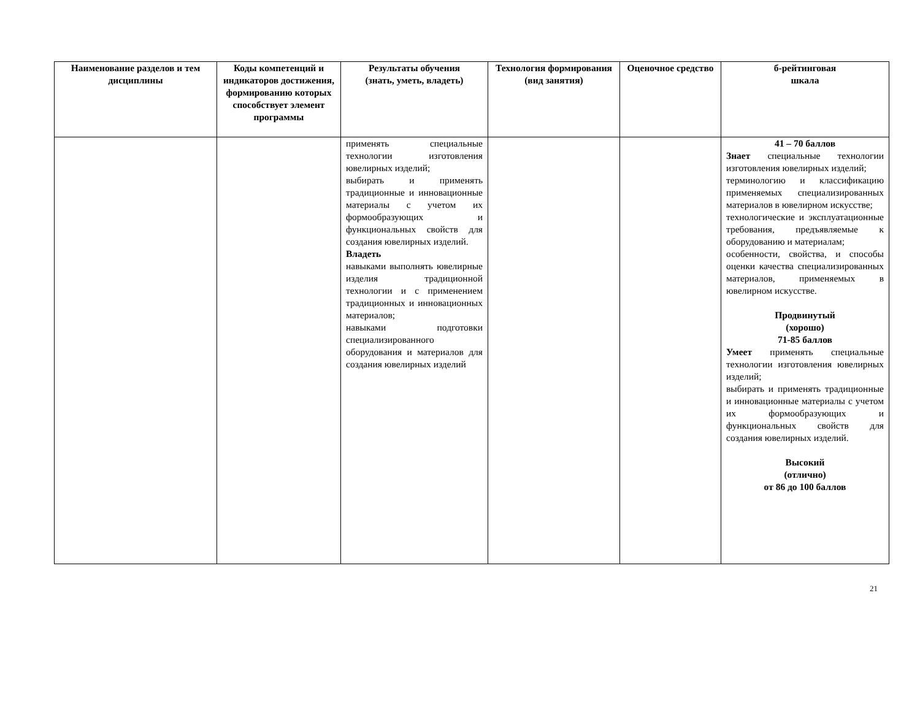| Наименование разделов и тем дисциплины | Коды компетенций и индикаторов достижения, формированию которых способствует элемент программы | Результаты обучения (знать, уметь, владеть) | Технология формирования (вид занятия) | Оценочное средство | б-рейтинговая шкала |
| --- | --- | --- | --- | --- | --- |
| | | применять специальные технологии изготовления ювелирных изделий; выбирать и применять традиционные и инновационные материалы с учетом их формообразующих и функциональных свойств для создания ювелирных изделий. Владеть навыками выполнять ювелирные изделия традиционной технологии и с применением традиционных и инновационных материалов; навыками подготовки специализированного оборудования и материалов для создания ювелирных изделий | | | 41 – 70 баллов Знает специальные технологии изготовления ювелирных изделий; терминологию и классификацию применяемых специализированных материалов в ювелирном искусстве; технологические и эксплуатационные требования, предъявляемые к оборудованию и материалам; особенности, свойства, и способы оценки качества специализированных материалов, применяемых в ювелирном искусстве. Продвинутый (хорошо) 71-85 баллов Умеет применять специальные технологии изготовления ювелирных изделий; выбирать и применять традиционные и инновационные материалы с учетом их формообразующих и функциональных свойств для создания ювелирных изделий. Высокий (отлично) от 86 до 100 баллов |
21